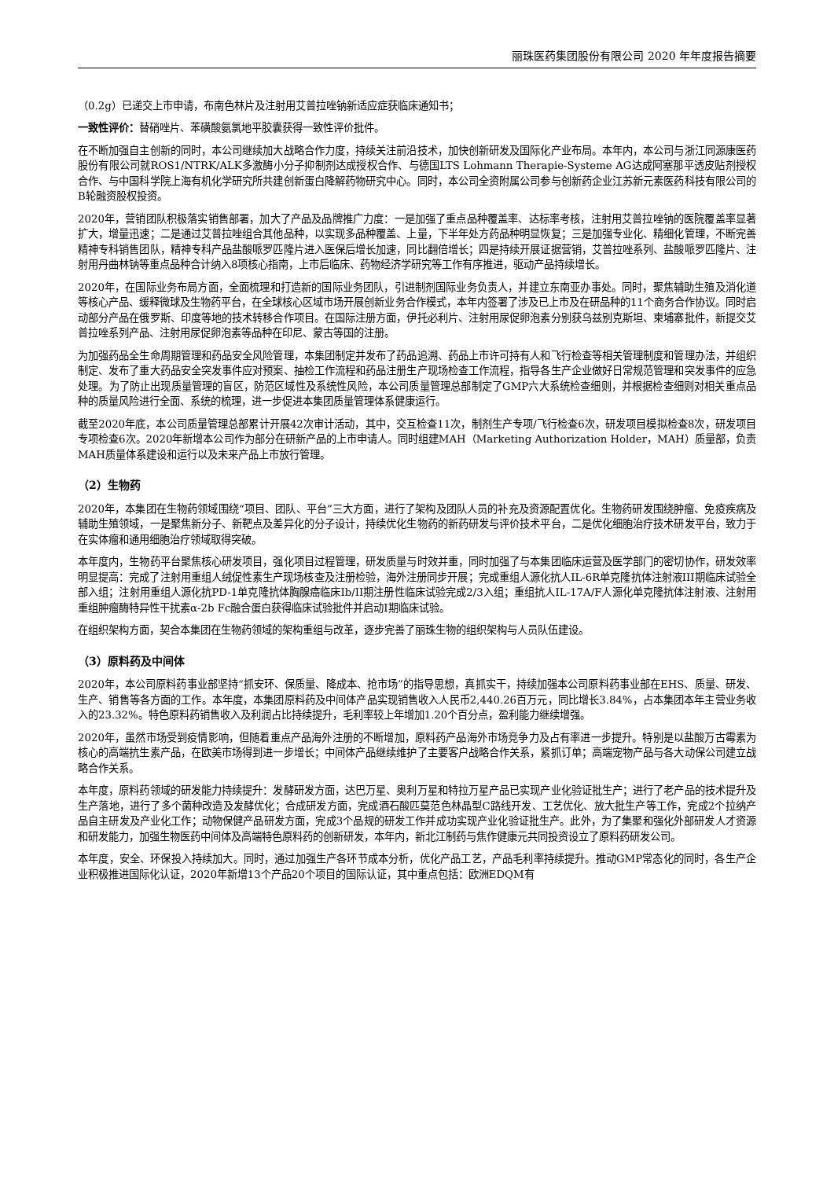丽珠医药集团股份有限公司 2020 年年度报告摘要
（0.2g）已递交上市申请，布南色林片及注射用艾普拉唑钠新适应症获临床通知书；
一致性评价：替硝唑片、苯磺酸氨氯地平胶囊获得一致性评价批件。
在不断加强自主创新的同时，本公司继续加大战略合作力度，持续关注前沿技术，加快创新研发及国际化产业布局。本年内，本公司与浙江同源康医药股份有限公司就ROS1/NTRK/ALK多激酶小分子抑制剂达成授权合作、与德国LTS Lohmann Therapie-Systeme AG达成阿塞那平透皮贴剂授权合作、与中国科学院上海有机化学研究所共建创新蛋白降解药物研究中心。同时，本公司全资附属公司参与创新药企业江苏新元素医药科技有限公司的B轮融资股权投资。
2020年，营销团队积极落实销售部署，加大了产品及品牌推广力度：一是加强了重点品种覆盖率、达标率考核，注射用艾普拉唑钠的医院覆盖率显著扩大，增量迅速；二是通过艾普拉唑组合其他品种，以实现多品种覆盖、上量，下半年处方药品种明显恢复；三是加强专业化、精细化管理，不断完善精神专科销售团队，精神专科产品盐酸哌罗匹隆片进入医保后增长加速，同比翻倍增长；四是持续开展证据营销，艾普拉唑系列、盐酸哌罗匹隆片、注射用丹曲林钠等重点品种合计纳入8项核心指南，上市后临床、药物经济学研究等工作有序推进，驱动产品持续增长。
2020年，在国际业务布局方面，全面梳理和打造新的国际业务团队，引进制剂国际业务负责人，并建立东南亚办事处。同时，聚焦辅助生殖及消化道等核心产品、缓释微球及生物药平台，在全球核心区域市场开展创新业务合作模式，本年内签署了涉及已上市及在研品种的11个商务合作协议。同时启动部分产品在俄罗斯、印度等地的技术转移合作项目。在国际注册方面，伊托必利片、注射用尿促卵泡素分别获乌兹别克斯坦、柬埔寨批件，新提交艾普拉唑系列产品、注射用尿促卵泡素等品种在印尼、蒙古等国的注册。
为加强药品全生命周期管理和药品安全风险管理，本集团制定并发布了药品追溯、药品上市许可持有人和飞行检查等相关管理制度和管理办法，并组织制定、发布了重大药品安全突发事件应对预案、抽检工作流程和药品注册生产现场检查工作流程，指导各生产企业做好日常规范管理和突发事件的应急处理。为了防止出现质量管理的盲区，防范区域性及系统性风险，本公司质量管理总部制定了GMP六大系统检查细则，并根据检查细则对相关重点品种的质量风险进行全面、系统的梳理，进一步促进本集团质量管理体系健康运行。
截至2020年底，本公司质量管理总部累计开展42次审计活动，其中，交互检查11次，制剂生产专项/飞行检查6次，研发项目模拟检查8次，研发项目专项检查6次。2020年新增本公司作为部分在研新产品的上市申请人。同时组建MAH（Marketing Authorization Holder，MAH）质量部，负责MAH质量体系建设和运行以及未来产品上市放行管理。
（2）生物药
2020年，本集团在生物药领域围绕“项目、团队、平台”三大方面，进行了架构及团队人员的补充及资源配置优化。生物药研发围绕肿瘤、免疫疾病及辅助生殖领域，一是聚焦新分子、新靶点及差异化的分子设计，持续优化生物药的新药研发与评价技术平台，二是优化细胞治疗技术研发平台，致力于在实体瘤和通用细胞治疗领域取得突破。
本年度内，生物药平台聚焦核心研发项目，强化项目过程管理，研发质量与时效并重，同时加强了与本集团临床运营及医学部门的密切协作，研发效率明显提高：完成了注射用重组人绒促性素生产现场核查及注册检验，海外注册同步开展；完成重组人源化抗人IL-6R单克隆抗体注射液III期临床试验全部入组；注射用重组人源化抗PD-1单克隆抗体胸腺癌临床Ib/II期注册性临床试验完成2/3入组；重组抗人IL-17A/F人源化单克隆抗体注射液、注射用重组肿瘤酶特异性干扰素α-2b Fc融合蛋白获得临床试验批件并启动I期临床试验。
在组织架构方面，契合本集团在生物药领域的架构重组与改革，逐步完善了丽珠生物的组织架构与人员队伍建设。
（3）原料药及中间体
2020年，本公司原料药事业部坚持“抓安环、保质量、降成本、抢市场”的指导思想，真抓实干，持续加强本公司原料药事业部在EHS、质量、研发、生产、销售等各方面的工作。本年度，本集团原料药及中间体产品实现销售收入人民币2,440.26百万元，同比增长3.84%，占本集团本年主营业务收入的23.32%。特色原料药销售收入及利润占比持续提升，毛利率较上年增加1.20个百分点，盈利能力继续增强。
2020年，虽然市场受到疫情影响，但随着重点产品海外注册的不断增加，原料药产品海外市场竞争力及占有率进一步提升。特别是以盐酸万古霉素为核心的高端抗生素产品，在欧美市场得到进一步增长；中间体产品继续维护了主要客户战略合作关系，紧抓订单；高端宠物产品与各大动保公司建立战略合作关系。
本年度，原料药领域的研发能力持续提升：发酵研发方面，达巴万星、奥利万星和特拉万星产品已实现产业化验证批生产；进行了老产品的技术提升及生产落地，进行了多个菌种改造及发酵优化；合成研发方面，完成酒石酸匹莫范色林晶型C路线开发、工艺优化、放大批生产等工作，完成2个拉纳产品自主研发及产业化工作；动物保健产品研发方面，完成3个品规的研发工作并成功实现产业化验证批生产。此外，为了集聚和强化外部研发人才资源和研发能力，加强生物医药中间体及高端特色原料药的创新研发，本年内，新北江制药与焦作健康元共同投资设立了原料药研发公司。
本年度，安全、环保投入持续加大。同时，通过加强生产各环节成本分析，优化产品工艺，产品毛利率持续提升。推动GMP常态化的同时，各生产企业积极推进国际化认证，2020年新增13个产品20个项目的国际认证，其中重点包括：欧洲EDQM有